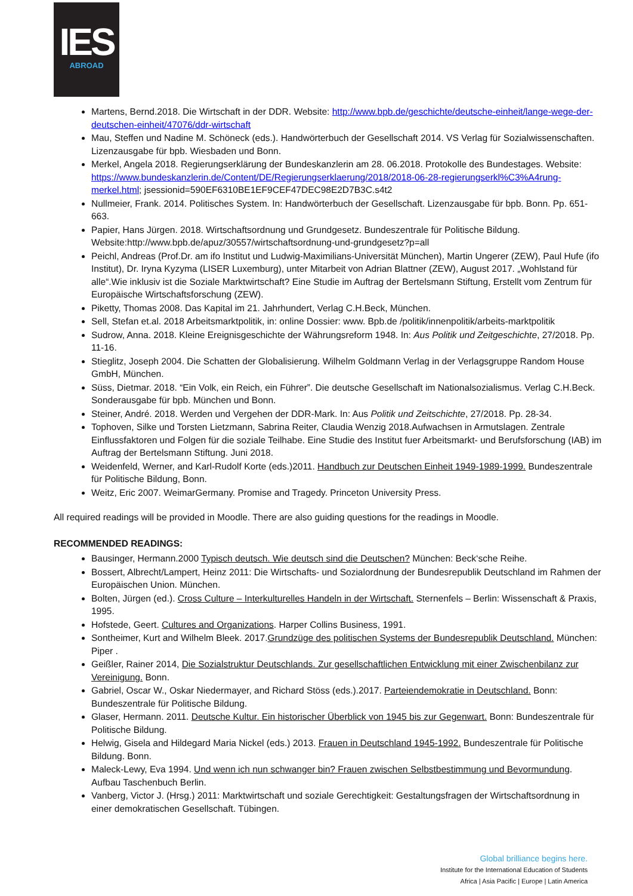IES
ABROAD
Martens, Bernd.2018. Die Wirtschaft in der DDR. Website: http://www.bpb.de/geschichte/deutsche-einheit/lange-wege-der-deutschen-einheit/47076/ddr-wirtschaft
Mau, Steffen und Nadine M. Schöneck (eds.). Handwörterbuch der Gesellschaft 2014. VS Verlag für Sozialwissenschaften. Lizenzausgabe für bpb. Wiesbaden und Bonn.
Merkel, Angela 2018. Regierungserklärung der Bundeskanzlerin am 28. 06.2018. Protokolle des Bundestages. Website: https://www.bundeskanzlerin.de/Content/DE/Regierungserklaerung/2018/2018-06-28-regierungserkl%C3%A4rung-merkel.html; jsessionid=590EF6310BE1EF9CEF47DEC98E2D7B3C.s4t2
Nullmeier, Frank. 2014. Politisches System. In: Handwörterbuch der Gesellschaft. Lizenzausgabe für bpb. Bonn. Pp. 651-663.
Papier, Hans Jürgen. 2018. Wirtschaftsordnung und Grundgesetz. Bundeszentrale für Politische Bildung. Website:http://www.bpb.de/apuz/30557/wirtschaftsordnung-und-grundgesetz?p=all
Peichl, Andreas (Prof.Dr. am ifo Institut und Ludwig-Maximilians-Universität München), Martin Ungerer (ZEW), Paul Hufe (ifo Institut), Dr. Iryna Kyzyma (LISER Luxemburg), unter Mitarbeit von Adrian Blattner (ZEW), August 2017. „Wohlstand für alle“.Wie inklusiv ist die Soziale Marktwirtschaft? Eine Studie im Auftrag der Bertelsmann Stiftung, Erstellt vom Zentrum für Europäische Wirtschaftsforschung (ZEW).
Piketty, Thomas 2008. Das Kapital im 21. Jahrhundert, Verlag C.H.Beck, München.
Sell, Stefan et.al. 2018 Arbeitsmarktpolitik, in: online Dossier: www. Bpb.de /politik/innenpolitik/arbeits-marktpolitik
Sudrow, Anna. 2018. Kleine Ereignisgeschichte der Währungsreform 1948. In: Aus Politik und Zeitgeschichte, 27/2018. Pp. 11-16.
Stieglitz, Joseph 2004. Die Schatten der Globalisierung. Wilhelm Goldmann Verlag in der Verlagsgruppe Random House GmbH, München.
Süss, Dietmar. 2018. “Ein Volk, ein Reich, ein Führer”. Die deutsche Gesellschaft im Nationalsozialismus. Verlag C.H.Beck. Sonderausgabe für bpb. München und Bonn.
Steiner, André. 2018. Werden und Vergehen der DDR-Mark. In: Aus Politik und Zeitschichte, 27/2018. Pp. 28-34.
Tophoven, Silke und Torsten Lietzmann, Sabrina Reiter, Claudia Wenzig 2018.Aufwachsen in Armutslagen. Zentrale Einflussfaktoren und Folgen für die soziale Teilhabe. Eine Studie des Institut fuer Arbeitsmarkt- und Berufsforschung (IAB) im Auftrag der Bertelsmann Stiftung. Juni 2018.
Weidenfeld, Werner, and Karl-Rudolf Korte (eds.)2011. Handbuch zur Deutschen Einheit 1949-1989-1999. Bundeszentrale für Politische Bildung, Bonn.
Weitz, Eric 2007. WeimarGermany. Promise and Tragedy. Princeton University Press.
All required readings will be provided in Moodle. There are also guiding questions for the readings in Moodle.
RECOMMENDED READINGS:
Bausinger, Hermann.2000 Typisch deutsch. Wie deutsch sind die Deutschen? München: Beck‘sche Reihe.
Bossert, Albrecht/Lampert, Heinz 2011: Die Wirtschafts- und Sozialordnung der Bundesrepublik Deutschland im Rahmen der Europäischen Union. München.
Bolten, Jürgen (ed.). Cross Culture – Interkulturelles Handeln in der Wirtschaft. Sternenfels – Berlin: Wissenschaft & Praxis, 1995.
Hofstede, Geert. Cultures and Organizations. Harper Collins Business, 1991.
Sontheimer, Kurt and Wilhelm Bleek. 2017.Grundzüge des politischen Systems der Bundesrepublik Deutschland. München: Piper .
Geißler, Rainer 2014, Die Sozialstruktur Deutschlands. Zur gesellschaftlichen Entwicklung mit einer Zwischenbilanz zur Vereinigung. Bonn.
Gabriel, Oscar W., Oskar Niedermayer, and Richard Stöss (eds.).2017. Parteiendemokratie in Deutschland. Bonn: Bundeszentrale für Politische Bildung.
Glaser, Hermann. 2011. Deutsche Kultur. Ein historischer Überblick von 1945 bis zur Gegenwart. Bonn: Bundeszentrale für Politische Bildung.
Helwig, Gisela and Hildegard Maria Nickel (eds.) 2013. Frauen in Deutschland 1945-1992. Bundeszentrale für Politische Bildung. Bonn.
Maleck-Lewy, Eva 1994. Und wenn ich nun schwanger bin? Frauen zwischen Selbstbestimmung und Bevormundung. Aufbau Taschenbuch Berlin.
Vanberg, Victor J. (Hrsg.) 2011: Marktwirtschaft und soziale Gerechtigkeit: Gestaltungsfragen der Wirtschaftsordnung in einer demokratischen Gesellschaft. Tübingen.
Global brilliance begins here.
Institute for the International Education of Students
Africa | Asia Pacific | Europe | Latin America